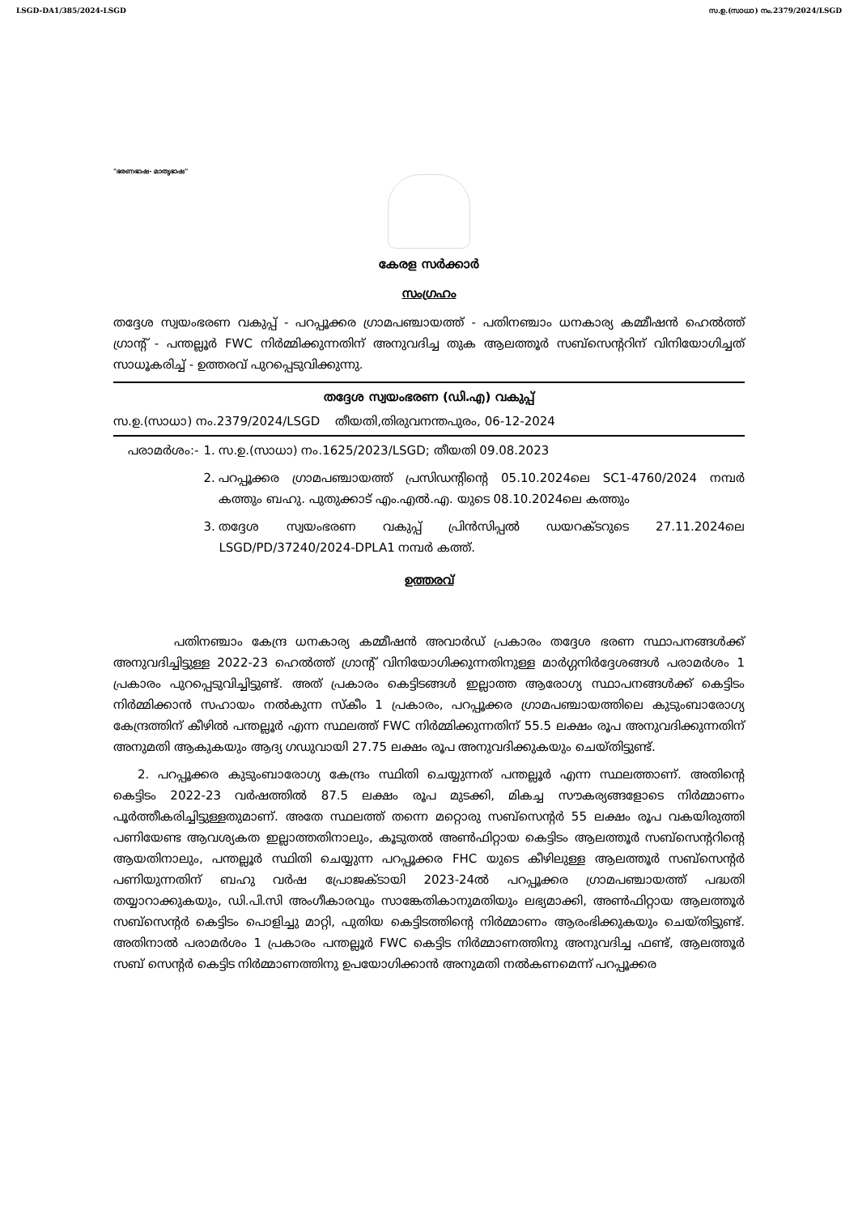LSGD-DA1/385/2024-LSGD സ.ഉ.(സാധാ) നം.2379/2024/LSGD
"ഭരണഭാഷ- മാതൃഭാഷ"
കേരള സർക്കാർ
സംഗ്രഹം
തദ്ദേശ സ്വയംഭരണ വകുപ്പ് - പറപ്പൂക്കര ഗ്രാമപഞ്ചായത്ത് - പതിനഞ്ചാം ധനകാര്യ കമ്മീഷൻ ഹെൽത്ത് ഗ്രാന്റ് - പന്തല്ലൂർ FWC നിർമ്മിക്കുന്നതിന് അനുവദിച്ച തുക ആലത്തൂർ സബ്സെന്ററിന് വിനിയോഗിച്ചത് സാധൂകരിച്ച് - ഉത്തരവ് പുറപ്പെടുവിക്കുന്നു.
തദ്ദേശ സ്വയംഭരണ (ഡി.എ) വകുപ്പ്
സ.ഉ.(സാധാ) നം.2379/2024/LSGD തീയതി,തിരുവനന്തപുരം, 06-12-2024
പരാമർശം:- 1. സ.ഉ.(സാധാ) നം.1625/2023/LSGD; തീയതി 09.08.2023
2. പറപ്പൂക്കര ഗ്രാമപഞ്ചായത്ത് പ്രസിഡന്റിന്റെ 05.10.2024ലെ SC1-4760/2024 നമ്പർ കത്തും ബഹു. പുതുക്കാട് എം.എൽ.എ. യുടെ 08.10.2024ലെ കത്തും
3. തദ്ദേശ സ്വയംഭരണ വകുപ്പ് പ്രിൻസിപ്പൽ ഡയറക്ടറുടെ 27.11.2024ലെ LSGD/PD/37240/2024-DPLA1 നമ്പർ കത്ത്.
ഉത്തരവ്
പതിനഞ്ചാം കേന്ദ്ര ധനകാര്യ കമ്മീഷൻ അവാർഡ് പ്രകാരം തദ്ദേശ ഭരണ സ്ഥാപനങ്ങൾക്ക് അനുവദിച്ചിട്ടുള്ള 2022-23 ഹെൽത്ത് ഗ്രാന്റ് വിനിയോഗിക്കുന്നതിനുള്ള മാർഗ്ഗനിർദ്ദേശങ്ങൾ പരാമർശം 1 പ്രകാരം പുറപ്പെടുവിച്ചിട്ടുണ്ട്. അത് പ്രകാരം കെട്ടിടങ്ങൾ ഇല്ലാത്ത ആരോഗ്യ സ്ഥാപനങ്ങൾക്ക് കെട്ടിടം നിർമ്മിക്കാൻ സഹായം നൽകുന്ന സ്കീം 1 പ്രകാരം, പറപ്പൂക്കര ഗ്രാമപഞ്ചായത്തിലെ കുടുംബാരോഗ്യ കേന്ദ്രത്തിന് കീഴിൽ പന്തല്ലൂർ എന്ന സ്ഥലത്ത് FWC നിർമ്മിക്കുന്നതിന് 55.5 ലക്ഷം രൂപ അനുവദിക്കുന്നതിന് അനുമതി ആകുകയും ആദ്യ ഗഡുവായി 27.75 ലക്ഷം രൂപ അനുവദിക്കുകയും ചെയ്തിട്ടുണ്ട്.
2. പറപ്പൂക്കര കുടുംബാരോഗ്യ കേന്ദ്രം സ്ഥിതി ചെയ്യുന്നത് പന്തല്ലൂർ എന്ന സ്ഥലത്താണ്. അതിന്റെ കെട്ടിടം 2022-23 വർഷത്തിൽ 87.5 ലക്ഷം രൂപ മുടക്കി, മികച്ച സൗകര്യങ്ങളോടെ നിർമ്മാണം പൂർത്തീകരിച്ചിട്ടുള്ളതുമാണ്. അതേ സ്ഥലത്ത് തന്നെ മറ്റൊരു സബ്സെന്റർ 55 ലക്ഷം രൂപ വകയിരുത്തി പണിയേണ്ട ആവശ്യകത ഇല്ലാത്തതിനാലും, കൂടുതൽ അൺഫിറ്റായ കെട്ടിടം ആലത്തൂർ സബ്സെന്ററിന്റെ ആയതിനാലും, പന്തല്ലൂർ സ്ഥിതി ചെയ്യുന്ന പറപ്പൂക്കര FHC യുടെ കീഴിലുള്ള ആലത്തൂർ സബ്സെന്റർ പണിയുന്നതിന് ബഹു വർഷ പ്രോജക്ടായി 2023-24ൽ പറപ്പൂക്കര ഗ്രാമപഞ്ചായത്ത് പദ്ധതി തയ്യാറാക്കുകയും, ഡി.പി.സി അംഗീകാരവും സാങ്കേതികാനുമതിയും ലഭ്യമാക്കി, അൺഫിറ്റായ ആലത്തൂർ സബ്സെന്റർ കെട്ടിടം പൊളിച്ചു മാറ്റി, പുതിയ കെട്ടിടത്തിന്റെ നിർമ്മാണം ആരംഭിക്കുകയും ചെയ്തിട്ടുണ്ട്. അതിനാൽ പരാമർശം 1 പ്രകാരം പന്തല്ലൂർ FWC കെട്ടിട നിർമ്മാണത്തിനു അനുവദിച്ച ഫണ്ട്, ആലത്തൂർ സബ് സെന്റർ കെട്ടിട നിർമ്മാണത്തിനു ഉപയോഗിക്കാൻ അനുമതി നൽകണമെന്ന് പറപ്പൂക്കര